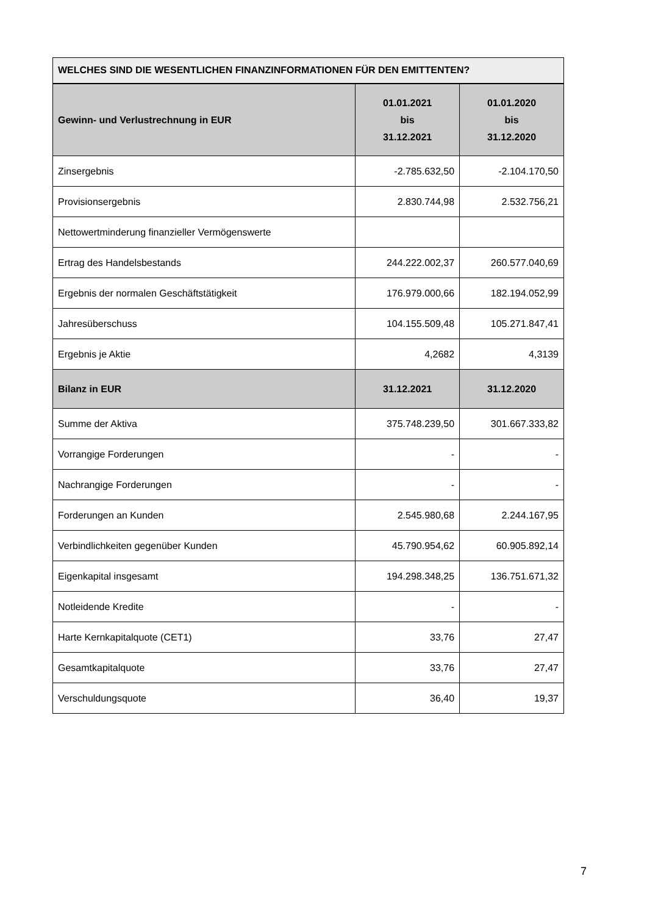WELCHES SIND DIE WESENTLICHEN FINANZINFORMATIONEN FÜR DEN EMITTENTEN?
| Gewinn- und Verlustrechnung in EUR | 01.01.2021 bis 31.12.2021 | 01.01.2020 bis 31.12.2020 |
| --- | --- | --- |
| Zinsergebnis | -2.785.632,50 | -2.104.170,50 |
| Provisionsergebnis | 2.830.744,98 | 2.532.756,21 |
| Nettowertminderung finanzieller Vermögenswerte | | |
| Ertrag des Handelsbestands | 244.222.002,37 | 260.577.040,69 |
| Ergebnis der normalen Geschäftstätigkeit | 176.979.000,66 | 182.194.052,99 |
| Jahresüberschuss | 104.155.509,48 | 105.271.847,41 |
| Ergebnis je Aktie | 4,2682 | 4,3139 |
| Bilanz in EUR | 31.12.2021 | 31.12.2020 |
| Summe der Aktiva | 375.748.239,50 | 301.667.333,82 |
| Vorrangige Forderungen | - | - |
| Nachrangige Forderungen | - | - |
| Forderungen an Kunden | 2.545.980,68 | 2.244.167,95 |
| Verbindlichkeiten gegenüber Kunden | 45.790.954,62 | 60.905.892,14 |
| Eigenkapital insgesamt | 194.298.348,25 | 136.751.671,32 |
| Notleidende Kredite | - | - |
| Harte Kernkapitalquote (CET1) | 33,76 | 27,47 |
| Gesamtkapitalquote | 33,76 | 27,47 |
| Verschuldungsquote | 36,40 | 19,37 |
7